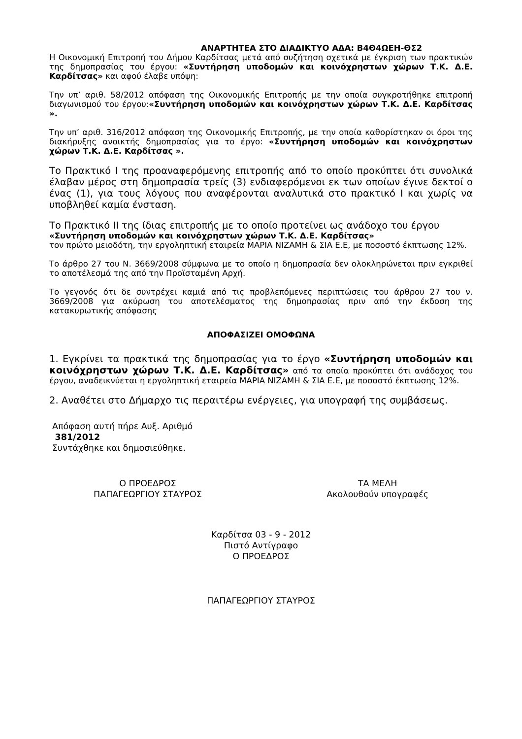ΑΝΑΡΤΗΤΕΑ ΣΤΟ ΔΙΑΔΙΚΤΥΟ ΑΔΑ: Β4Θ4ΩΕΗ-ΘΣ2
Η Οικονομική Επιτροπή του Δήμου Καρδίτσας μετά από συζήτηση σχετικά με έγκριση των πρακτικών της δημοπρασίας του έργου: «Συντήρηση υποδομών και κοινόχρηστων χώρων Τ.Κ. Δ.Ε. Καρδίτσας» και αφού έλαβε υπόψη:
Την υπ’ αριθ. 58/2012 απόφαση της Οικονομικής Επιτροπής με την οποία συγκροτήθηκε επιτροπή διαγωνισμού του έργου:«Συντήρηση υποδομών και κοινόχρηστων χώρων Τ.Κ. Δ.Ε. Καρδίτσας ».
Την υπ’ αριθ. 316/2012 απόφαση της Οικονομικής Επιτροπής, με την οποία καθορίστηκαν οι όροι της διακήρυξης ανοικτής δημοπρασίας για το έργο: «Συντήρηση υποδομών και κοινόχρηστων χώρων Τ.Κ. Δ.Ε. Καρδίτσας ».
Το Πρακτικό Ι της προαναφερόμενης επιτροπής από το οποίο προκύπτει ότι συνολικά έλαβαν μέρος στη δημοπρασία τρείς (3) ενδιαφερόμενοι εκ των οποίων έγινε δεκτοί ο ένας (1), για τους λόγους που αναφέρονται αναλυτικά στο πρακτικό Ι και χωρίς να υποβληθεί καμία ένσταση.
Το Πρακτικό ΙΙ της ίδιας επιτροπής με το οποίο προτείνει ως ανάδοχο του έργου
«Συντήρηση υποδομών και κοινόχρηστων χώρων Τ.Κ. Δ.Ε. Καρδίτσας»
τον πρώτο μειοδότη, την εργοληπτική εταιρεία ΜΑΡΙΑ ΝΙΖΑΜΗ & ΣΙΑ Ε.Ε, με ποσοστό έκπτωσης 12%.
Το άρθρο 27 του Ν. 3669/2008 σύμφωνα με το οποίο η δημοπρασία δεν ολοκληρώνεται πριν εγκριθεί το αποτέλεσμά της από την Προϊσταμένη Αρχή.
Το γεγονός ότι δε συντρέχει καμιά από τις προβλεπόμενες περιπτώσεις του άρθρου 27 του ν. 3669/2008 για ακύρωση του αποτελέσματος της δημοπρασίας πριν από την έκδοση της κατακυρωτικής απόφασης
ΑΠΟΦΑΣΙΖΕΙ ΟΜΟΦΩΝΑ
1. Εγκρίνει τα πρακτικά της δημοπρασίας για το έργο «Συντήρηση υποδομών και κοινόχρηστων χώρων Τ.Κ. Δ.Ε. Καρδίτσας» από τα οποία προκύπτει ότι ανάδοχος του έργου, αναδεικνύεται η εργοληπτική εταιρεία ΜΑΡΙΑ ΝΙΖΑΜΗ & ΣΙΑ Ε.Ε, με ποσοστό έκπτωσης 12%.
2. Αναθέτει στο Δήμαρχο τις περαιτέρω ενέργειες, για υπογραφή της συμβάσεως.
Απόφαση αυτή πήρε Αυξ. Αριθμό
381/2012
Συντάχθηκε και δημοσιεύθηκε.
Ο ΠΡΟΕΔΡΟΣ
ΠΑΠΑΓΕΩΡΓΙΟΥ ΣΤΑΥΡΟΣ
ΤΑ ΜΕΛΗ
Ακολουθούν υπογραφές
Καρδίτσα 03 - 9 - 2012
Πιστό Αντίγραφο
Ο ΠΡΟΕΔΡΟΣ
ΠΑΠΑΓΕΩΡΓΙΟΥ ΣΤΑΥΡΟΣ